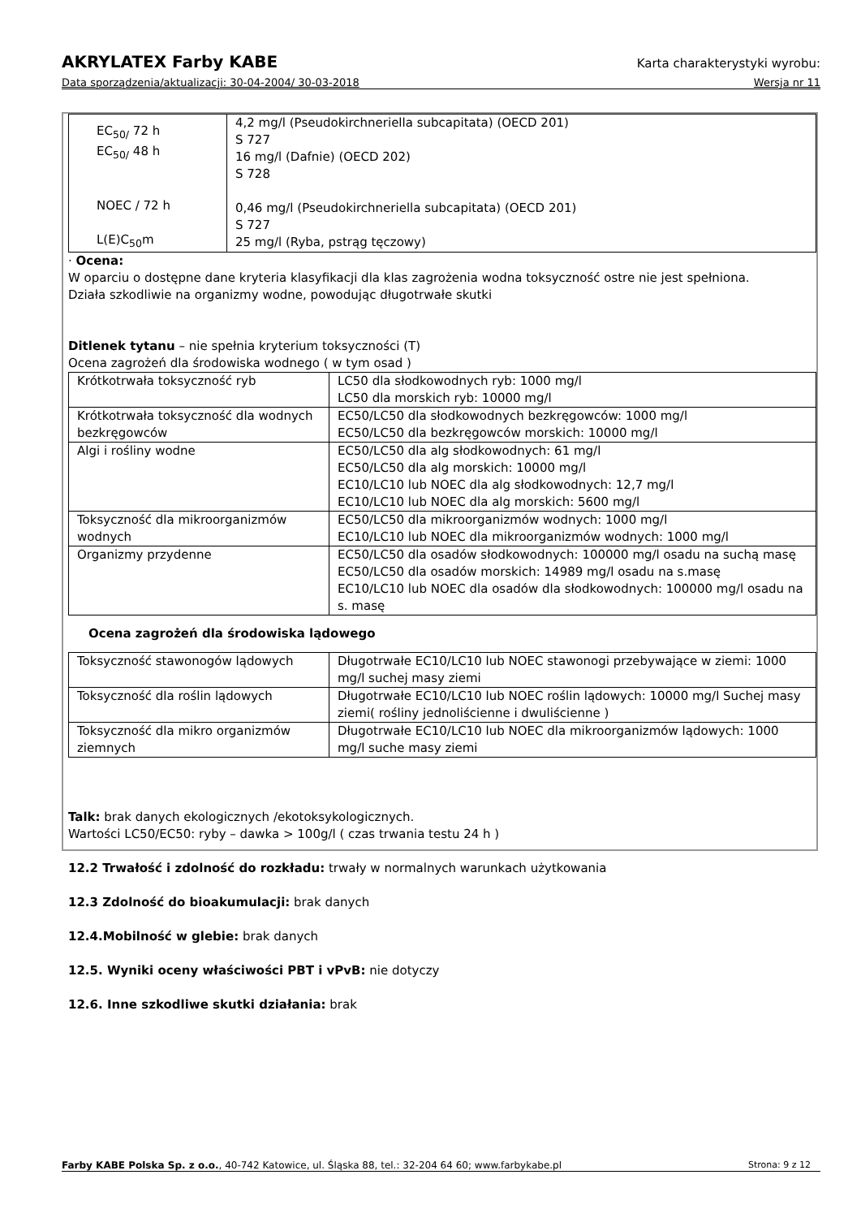AKRYLATEX Farby KABE Karta charakterystyki wyrobu:
Data sporządzenia/aktualizacji: 30-04-2004/ 30-03-2018 Wersja nr 11
| EC<sub>50/</sub> 72 h EC<sub>50/</sub> 48 h NOEC / 72 h L(E)C<sub>50</sub>m | 4,2 mg/l (Pseudokirchneriella subcapitata) (OECD 201) S 727 16 mg/l (Dafnie) (OECD 202) S 728 0,46 mg/l (Pseudokirchneriella subcapitata) (OECD 201) S 727 25 mg/l (Ryba, pstrąg tęczowy) |
· Ocena:
W oparciu o dostępne dane kryteria klasyfikacji dla klas zagrożenia wodna toksyczność ostre nie jest spełniona.
Działa szkodliwie na organizmy wodne, powodując długotrwałe skutki
Ditlenek tytanu – nie spełnia kryterium toksyczności (T)
Ocena zagrożeń dla środowiska wodnego ( w tym osad )
| Krótkotrwała toksyczność ryb | LC50 dla słodkowodnych ryb: 1000 mg/l LC50 dla morskich ryb: 10000 mg/l |
| Krótkotrwała toksyczność dla wodnych bezkręgowców | EC50/LC50 dla słodkowodnych bezkręgowców: 1000 mg/l EC50/LC50 dla bezkręgowców morskich: 10000 mg/l |
| Algi i rośliny wodne | EC50/LC50 dla alg słodkowodnych: 61 mg/l EC50/LC50 dla alg morskich: 10000 mg/l EC10/LC10 lub NOEC dla alg słodkowodnych: 12,7 mg/l EC10/LC10 lub NOEC dla alg morskich: 5600 mg/l |
| Toksyczność dla mikroorganizmów wodnych | EC50/LC50 dla mikroorganizmów wodnych: 1000 mg/l EC10/LC10 lub NOEC dla mikroorganizmów wodnych: 1000 mg/l |
| Organizmy przydenne | EC50/LC50 dla osadów słodkowodnych: 100000 mg/l osadu na suchą masę EC50/LC50 dla osadów morskich: 14989 mg/l osadu na s.masę EC10/LC10 lub NOEC dla osadów dla słodkowodnych: 100000 mg/l osadu na s. masę |
Ocena zagrożeń dla środowiska lądowego
| Toksyczność stawonogów lądowych | Długotrwałe EC10/LC10 lub NOEC stawonogi przebywające w ziemi: 1000 mg/l suchej masy ziemi |
| Toksyczność dla roślin lądowych | Długotrwałe EC10/LC10 lub NOEC roślin lądowych: 10000 mg/l Suchej masy ziemi( rośliny jednoliścienne i dwuliścienne ) |
| Toksyczność dla mikro organizmów ziemnych | Długotrwałe EC10/LC10 lub NOEC dla mikroorganizmów lądowych: 1000 mg/l suche masy ziemi |
Talk: brak danych ekologicznych /ekotoksykologicznych.
Wartości LC50/EC50: ryby – dawka > 100g/l ( czas trwania testu 24 h )
12.2 Trwałość i zdolność do rozkładu: trwały w normalnych warunkach użytkowania
12.3 Zdolność do bioakumulacji: brak danych
12.4.Mobilność w glebie: brak danych
12.5. Wyniki oceny właściwości PBT i vPvB: nie dotyczy
12.6. Inne szkodliwe skutki działania: brak
Farby KABE Polska Sp. z o.o., 40-742 Katowice, ul. Śląska 88, tel.: 32-204 64 60; www.farbykabe.pl Strona: 9 z 12